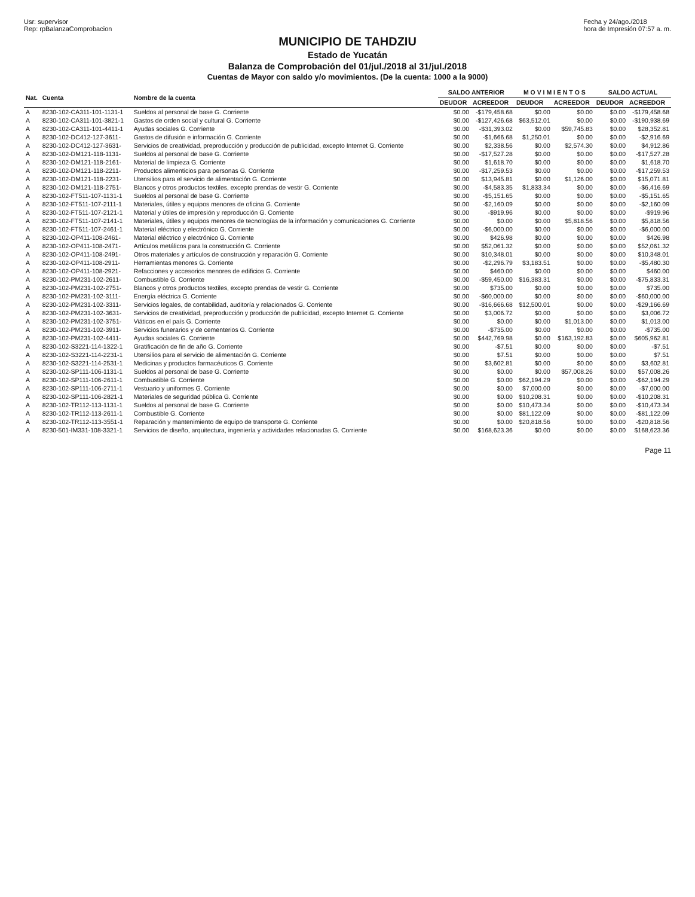Usr: supervisor
Rep: rpBalanzaComprobacion
Fecha y 24/ago./2018
hora de Impresión 07:57 a. m.
MUNICIPIO DE TAHDZIU
Estado de Yucatán
Balanza de Comprobación del 01/jul./2018 al 31/jul./2018
Cuentas de Mayor con saldo y/o movimientos. (De la cuenta: 1000 a la 9000)
| Nat. | Cuenta | Nombre de la cuenta | SALDO ANTERIOR | | M O V I M I E N T O S | | SALDO ACTUAL | |
| --- | --- | --- | --- | --- | --- | --- | --- | --- |
| | | | DEUDOR | ACREEDOR | DEUDOR | ACREEDOR | DEUDOR | ACREEDOR |
| A | 8230-102-CA311-101-1131-1 | Sueldos al personal de base G. Corriente | $0.00 | -$179,458.68 | $0.00 | $0.00 | $0.00 | -$179,458.68 |
| A | 8230-102-CA311-101-3821-1 | Gastos de orden social y cultural G. Corriente | $0.00 | -$127,426.68 | $63,512.01 | $0.00 | $0.00 | -$190,938.69 |
| A | 8230-102-CA311-101-4411-1 | Ayudas sociales G. Corriente | $0.00 | -$31,393.02 | $0.00 | $59,745.83 | $0.00 | $28,352.81 |
| A | 8230-102-DC412-127-3611- | Gastos de difusión e información G. Corriente | $0.00 | -$1,666.68 | $1,250.01 | $0.00 | $0.00 | -$2,916.69 |
| A | 8230-102-DC412-127-3631- | Servicios de creatividad, preproducción y producción de publicidad, excepto Internet G. Corriente | $0.00 | $2,338.56 | $0.00 | $2,574.30 | $0.00 | $4,912.86 |
| A | 8230-102-DM121-118-1131- | Sueldos al personal de base G. Corriente | $0.00 | -$17,527.28 | $0.00 | $0.00 | $0.00 | -$17,527.28 |
| A | 8230-102-DM121-118-2161- | Material de limpieza G. Corriente | $0.00 | $1,618.70 | $0.00 | $0.00 | $0.00 | $1,618.70 |
| A | 8230-102-DM121-118-2211- | Productos alimenticios para personas G. Corriente | $0.00 | -$17,259.53 | $0.00 | $0.00 | $0.00 | -$17,259.53 |
| A | 8230-102-DM121-118-2231- | Utensilios para el servicio de alimentación G. Corriente | $0.00 | $13,945.81 | $0.00 | $1,126.00 | $0.00 | $15,071.81 |
| A | 8230-102-DM121-118-2751- | Blancos y otros productos textiles, excepto prendas de vestir G. Corriente | $0.00 | -$4,583.35 | $1,833.34 | $0.00 | $0.00 | -$6,416.69 |
| A | 8230-102-FT511-107-1131-1 | Sueldos al personal de base G. Corriente | $0.00 | -$5,151.65 | $0.00 | $0.00 | $0.00 | -$5,151.65 |
| A | 8230-102-FT511-107-2111-1 | Materiales, útiles y equipos menores de oficina G. Corriente | $0.00 | -$2,160.09 | $0.00 | $0.00 | $0.00 | -$2,160.09 |
| A | 8230-102-FT511-107-2121-1 | Material y útiles de impresión y reproducción G. Corriente | $0.00 | -$919.96 | $0.00 | $0.00 | $0.00 | -$919.96 |
| A | 8230-102-FT511-107-2141-1 | Materiales, útiles y equipos menores de tecnologías de la información y comunicaciones G. Corriente | $0.00 | $0.00 | $0.00 | $5,818.56 | $0.00 | $5,818.56 |
| A | 8230-102-FT511-107-2461-1 | Material eléctrico y electrónico G. Corriente | $0.00 | -$6,000.00 | $0.00 | $0.00 | $0.00 | -$6,000.00 |
| A | 8230-102-OP411-108-2461- | Material eléctrico y electrónico G. Corriente | $0.00 | $426.98 | $0.00 | $0.00 | $0.00 | $426.98 |
| A | 8230-102-OP411-108-2471- | Artículos metálicos para la construcción G. Corriente | $0.00 | $52,061.32 | $0.00 | $0.00 | $0.00 | $52,061.32 |
| A | 8230-102-OP411-108-2491- | Otros materiales y artículos de construcción y reparación G. Corriente | $0.00 | $10,348.01 | $0.00 | $0.00 | $0.00 | $10,348.01 |
| A | 8230-102-OP411-108-2911- | Herramientas menores G. Corriente | $0.00 | -$2,296.79 | $3,183.51 | $0.00 | $0.00 | -$5,480.30 |
| A | 8230-102-OP411-108-2921- | Refacciones y accesorios menores de edificios G. Corriente | $0.00 | $460.00 | $0.00 | $0.00 | $0.00 | $460.00 |
| A | 8230-102-PM231-102-2611- | Combustible G. Corriente | $0.00 | -$59,450.00 | $16,383.31 | $0.00 | $0.00 | -$75,833.31 |
| A | 8230-102-PM231-102-2751- | Blancos y otros productos textiles, excepto prendas de vestir G. Corriente | $0.00 | $735.00 | $0.00 | $0.00 | $0.00 | $735.00 |
| A | 8230-102-PM231-102-3111- | Energía eléctrica G. Corriente | $0.00 | -$60,000.00 | $0.00 | $0.00 | $0.00 | -$60,000.00 |
| A | 8230-102-PM231-102-3311- | Servicios legales, de contabilidad, auditoría y relacionados G. Corriente | $0.00 | -$16,666.68 | $12,500.01 | $0.00 | $0.00 | -$29,166.69 |
| A | 8230-102-PM231-102-3631- | Servicios de creatividad, preproducción y producción de publicidad, excepto Internet G. Corriente | $0.00 | $3,006.72 | $0.00 | $0.00 | $0.00 | $3,006.72 |
| A | 8230-102-PM231-102-3751- | Viáticos en el país G. Corriente | $0.00 | $0.00 | $0.00 | $1,013.00 | $0.00 | $1,013.00 |
| A | 8230-102-PM231-102-3911- | Servicios funerarios y de cementerios G. Corriente | $0.00 | -$735.00 | $0.00 | $0.00 | $0.00 | -$735.00 |
| A | 8230-102-PM231-102-4411- | Ayudas sociales G. Corriente | $0.00 | $442,769.98 | $0.00 | $163,192.83 | $0.00 | $605,962.81 |
| A | 8230-102-S3221-114-1322-1 | Gratificación de fin de año G. Corriente | $0.00 | -$7.51 | $0.00 | $0.00 | $0.00 | -$7.51 |
| A | 8230-102-S3221-114-2231-1 | Utensilios para el servicio de alimentación G. Corriente | $0.00 | $7.51 | $0.00 | $0.00 | $0.00 | $7.51 |
| A | 8230-102-S3221-114-2531-1 | Medicinas y productos farmacéuticos G. Corriente | $0.00 | $3,602.81 | $0.00 | $0.00 | $0.00 | $3,602.81 |
| A | 8230-102-SP111-106-1131-1 | Sueldos al personal de base G. Corriente | $0.00 | $0.00 | $0.00 | $57,008.26 | $0.00 | $57,008.26 |
| A | 8230-102-SP111-106-2611-1 | Combustible G. Corriente | $0.00 | $0.00 | $62,194.29 | $0.00 | $0.00 | -$62,194.29 |
| A | 8230-102-SP111-106-2711-1 | Vestuario y uniformes G. Corriente | $0.00 | $0.00 | $7,000.00 | $0.00 | $0.00 | -$7,000.00 |
| A | 8230-102-SP111-106-2821-1 | Materiales de seguridad pública G. Corriente | $0.00 | $0.00 | $10,208.31 | $0.00 | $0.00 | -$10,208.31 |
| A | 8230-102-TR112-113-1131-1 | Sueldos al personal de base G. Corriente | $0.00 | $0.00 | $10,473.34 | $0.00 | $0.00 | -$10,473.34 |
| A | 8230-102-TR112-113-2611-1 | Combustible G. Corriente | $0.00 | $0.00 | $81,122.09 | $0.00 | $0.00 | -$81,122.09 |
| A | 8230-102-TR112-113-3551-1 | Reparación y mantenimiento de equipo de transporte G. Corriente | $0.00 | $0.00 | $20,818.56 | $0.00 | $0.00 | -$20,818.56 |
| A | 8230-501-IM331-108-3321-1 | Servicios de diseño, arquitectura, ingeniería y actividades relacionadas G. Corriente | $0.00 | $168,623.36 | $0.00 | $0.00 | $0.00 | $168,623.36 |
Page 11